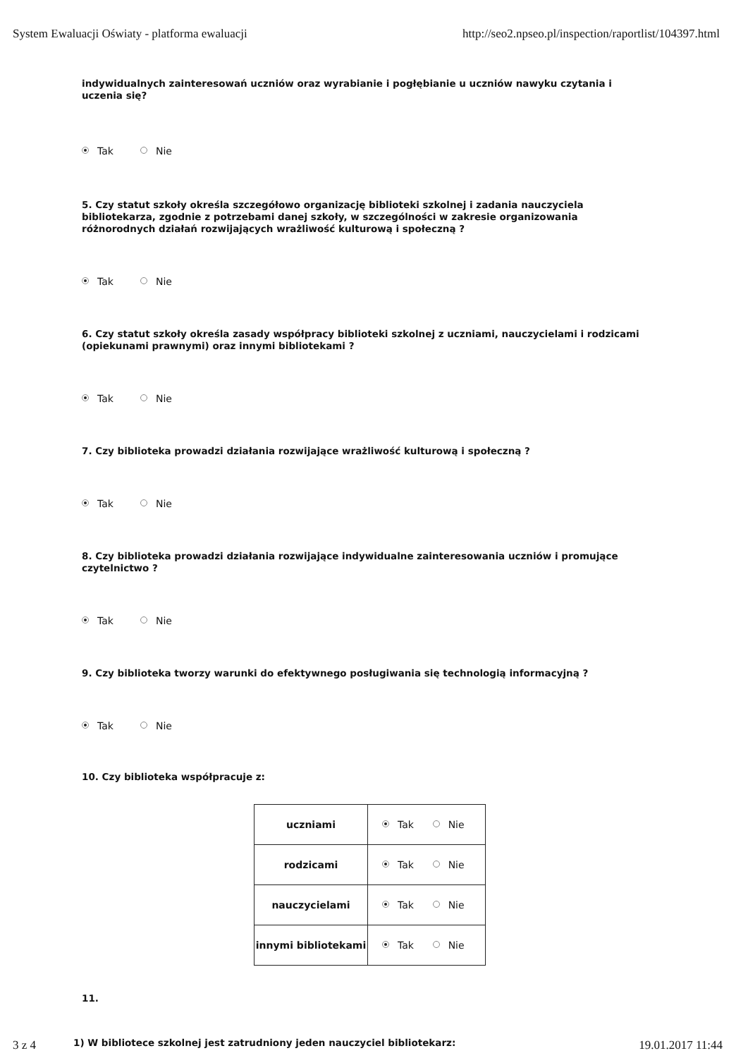System Ewaluacji Oświaty - platforma ewaluacji http://seo2.npseo.pl/inspection/raportlist/104397.html
indywidualnych zainteresowań uczniów oraz wyrabianie i pogłębianie u uczniów nawyku czytania i uczenia się?
Tak Nie
5. Czy statut szkoły określa szczegółowo organizację biblioteki szkolnej i zadania nauczyciela bibliotekarza, zgodnie z potrzebami danej szkoły, w szczególności w zakresie organizowania różnorodnych działań rozwijających wrażliwość kulturową i społeczną ?
Tak Nie
6. Czy statut szkoły określa zasady współpracy biblioteki szkolnej z uczniami, nauczycielami i rodzicami (opiekunami prawnymi) oraz innymi bibliotekami ?
Tak Nie
7. Czy biblioteka prowadzi działania rozwijające wrażliwość kulturową i społeczną ?
Tak Nie
8. Czy biblioteka prowadzi działania rozwijające indywidualne zainteresowania uczniów i promujące czytelnictwo ?
Tak Nie
9. Czy biblioteka tworzy warunki do efektywnego posługiwania się technologią informacyjną ?
Tak Nie
10. Czy biblioteka współpracuje z:
| uczniami | Tak Nie |
| rodzicami | Tak Nie |
| nauczycielami | Tak Nie |
| innymi bibliotekami | Tak Nie |
11.
1) W bibliotece szkolnej jest zatrudniony jeden nauczyciel bibliotekarz:
3 z 4 19.01.2017 11:44